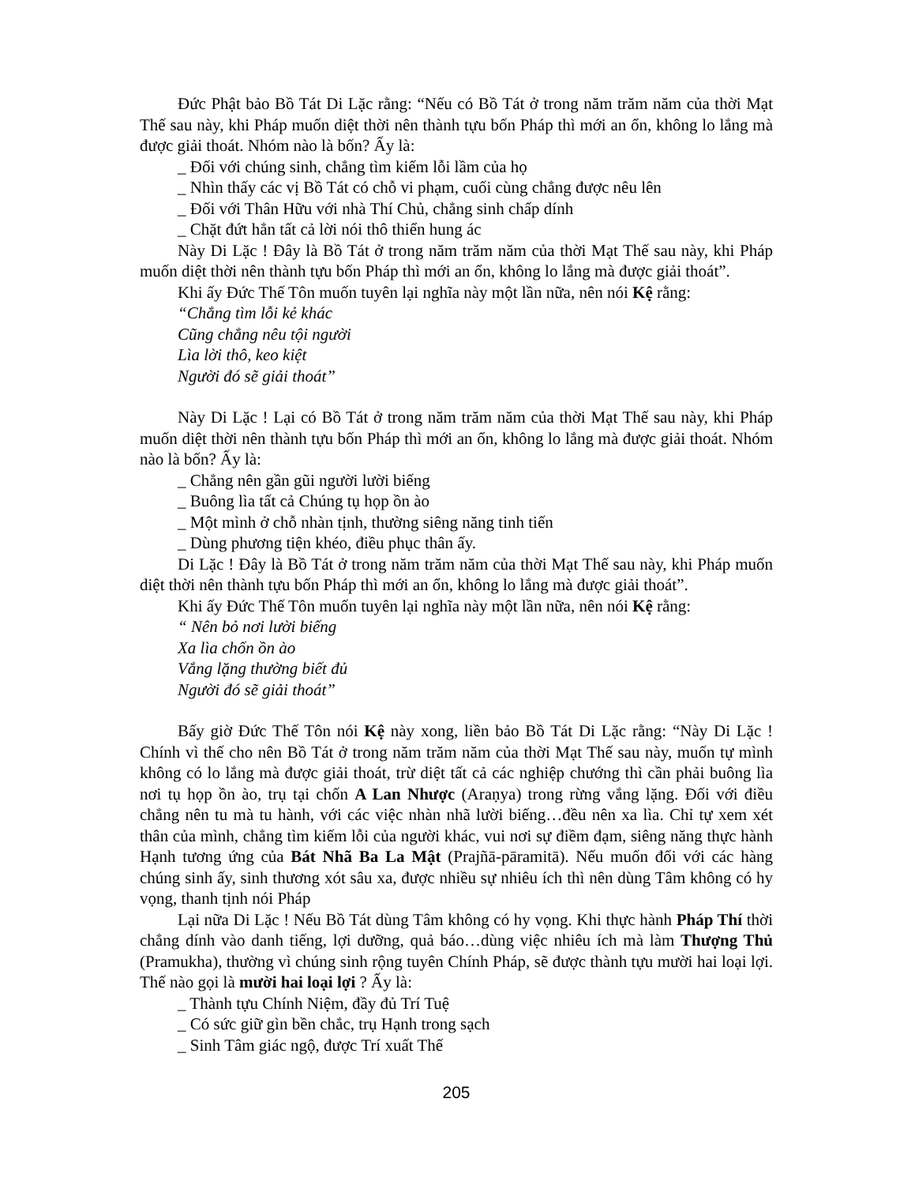Đức Phật bảo Bồ Tát Di Lặc rằng: “Nếu có Bồ Tát ở trong năm trăm năm của thời Mạt Thế sau này, khi Pháp muốn diệt thời nên thành tựu bốn Pháp thì mới an ổn, không lo lắng mà được giải thoát. Nhóm nào là bốn? Ấy là:
_ Đối với chúng sinh, chẳng tìm kiếm lỗi lầm của họ
_ Nhìn thấy các vị Bồ Tát có chỗ vi phạm, cuối cùng chẳng được nêu lên
_ Đối với Thân Hữu với nhà Thí Chủ, chẳng sinh chấp dính
_ Chặt đứt hẳn tất cả lời nói thô thiển hung ác
Này Di Lặc ! Đây là Bồ Tát ở trong năm trăm năm của thời Mạt Thế sau này, khi Pháp muốn diệt thời nên thành tựu bốn Pháp thì mới an ổn, không lo lắng mà được giải thoát”.
Khi ấy Đức Thế Tôn muốn tuyên lại nghĩa này một lần nữa, nên nói Kệ rằng:
“Chẳng tìm lỗi kẻ khác
Cũng chẳng nêu tội người
Lìa lời thô, keo kiệt
Người đó sẽ giải thoát”
Này Di Lặc ! Lại có Bồ Tát ở trong năm trăm năm của thời Mạt Thế sau này, khi Pháp muốn diệt thời nên thành tựu bốn Pháp thì mới an ổn, không lo lắng mà được giải thoát. Nhóm nào là bốn? Ấy là:
_ Chẳng nên gần gũi người lười biếng
_ Buông lìa tất cả Chúng tụ họp ồn ào
_ Một mình ở chỗ nhàn tịnh, thường siêng năng tinh tiến
_ Dùng phương tiện khéo, điều phục thân ấy.
Di Lặc ! Đây là Bồ Tát ở trong năm trăm năm của thời Mạt Thế sau này, khi Pháp muốn diệt thời nên thành tựu bốn Pháp thì mới an ổn, không lo lắng mà được giải thoát”.
Khi ấy Đức Thế Tôn muốn tuyên lại nghĩa này một lần nữa, nên nói Kệ rằng:
“ Nên bỏ nơi lười biếng
Xa lìa chốn ồn ào
Vắng lặng thường biết đủ
Người đó sẽ giải thoát”
Bấy giờ Đức Thế Tôn nói Kệ này xong, liền bảo Bồ Tát Di Lặc rằng: “Này Di Lặc ! Chính vì thế cho nên Bồ Tát ở trong năm trăm năm của thời Mạt Thế sau này, muốn tự mình không có lo lắng mà được giải thoát, trừ diệt tất cả các nghiệp chướng thì cần phải buông lìa nơi tụ họp ồn ào, trụ tại chốn A Lan Nhược (Araṇya) trong rừng vắng lặng. Đối với điều chẳng nên tu mà tu hành, với các việc nhàn nhã lười biếng…đều nên xa lìa. Chỉ tự xem xét thân của mình, chẳng tìm kiếm lỗi của người khác, vui nơi sự điềm đạm, siêng năng thực hành Hạnh tương ứng của Bát Nhã Ba La Mật (Prajñā-pāramitā). Nếu muốn đối với các hàng chúng sinh ấy, sinh thương xót sâu xa, được nhiều sự nhiêu ích thì nên dùng Tâm không có hy vọng, thanh tịnh nói Pháp
Lại nữa Di Lặc ! Nếu Bồ Tát dùng Tâm không có hy vọng. Khi thực hành Pháp Thí thời chẳng dính vào danh tiếng, lợi dưỡng, quả báo…dùng việc nhiêu ích mà làm Thượng Thủ (Pramukha), thường vì chúng sinh rộng tuyên Chính Pháp, sẽ được thành tựu mười hai loại lợi. Thế nào gọi là mười hai loại lợi ? Ấy là:
_ Thành tựu Chính Niệm, đầy đủ Trí Tuệ
_ Có sức giữ gìn bền chắc, trụ Hạnh trong sạch
_ Sinh Tâm giác ngộ, được Trí xuất Thế
205